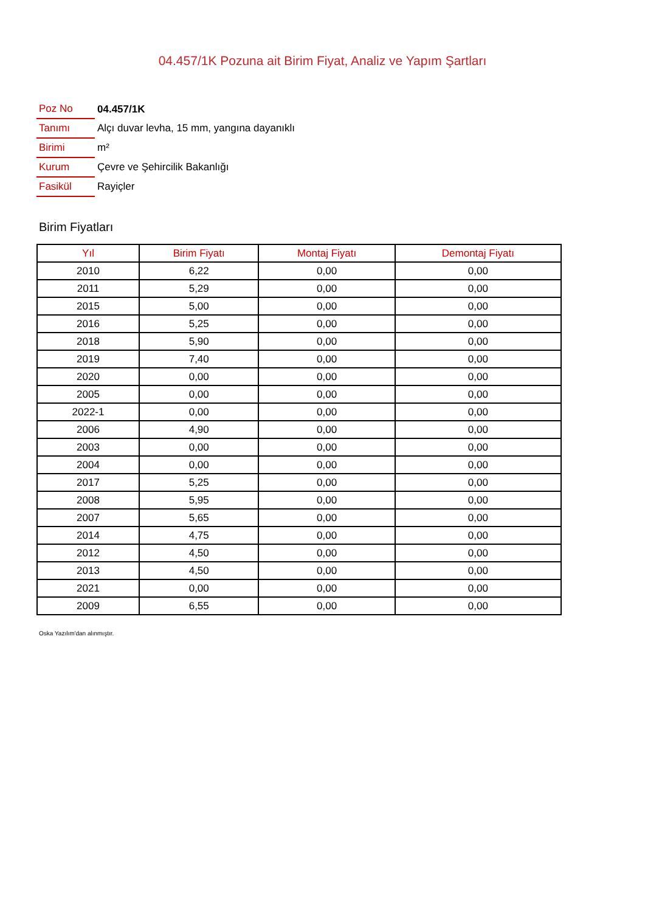04.457/1K Pozuna ait Birim Fiyat, Analiz ve Yapım Şartları
| Poz No | 04.457/1K |
| Tanımı | Alçı duvar levha, 15 mm, yangına dayanıklı |
| Birimi | m² |
| Kurum | Çevre ve Şehircilik Bakanlığı |
| Fasikül | Rayiçler |
Birim Fiyatları
| Yıl | Birim Fiyatı | Montaj Fiyatı | Demontaj Fiyatı |
| --- | --- | --- | --- |
| 2010 | 6,22 | 0,00 | 0,00 |
| 2011 | 5,29 | 0,00 | 0,00 |
| 2015 | 5,00 | 0,00 | 0,00 |
| 2016 | 5,25 | 0,00 | 0,00 |
| 2018 | 5,90 | 0,00 | 0,00 |
| 2019 | 7,40 | 0,00 | 0,00 |
| 2020 | 0,00 | 0,00 | 0,00 |
| 2005 | 0,00 | 0,00 | 0,00 |
| 2022-1 | 0,00 | 0,00 | 0,00 |
| 2006 | 4,90 | 0,00 | 0,00 |
| 2003 | 0,00 | 0,00 | 0,00 |
| 2004 | 0,00 | 0,00 | 0,00 |
| 2017 | 5,25 | 0,00 | 0,00 |
| 2008 | 5,95 | 0,00 | 0,00 |
| 2007 | 5,65 | 0,00 | 0,00 |
| 2014 | 4,75 | 0,00 | 0,00 |
| 2012 | 4,50 | 0,00 | 0,00 |
| 2013 | 4,50 | 0,00 | 0,00 |
| 2021 | 0,00 | 0,00 | 0,00 |
| 2009 | 6,55 | 0,00 | 0,00 |
Oska Yazılım'dan alınmıştır.